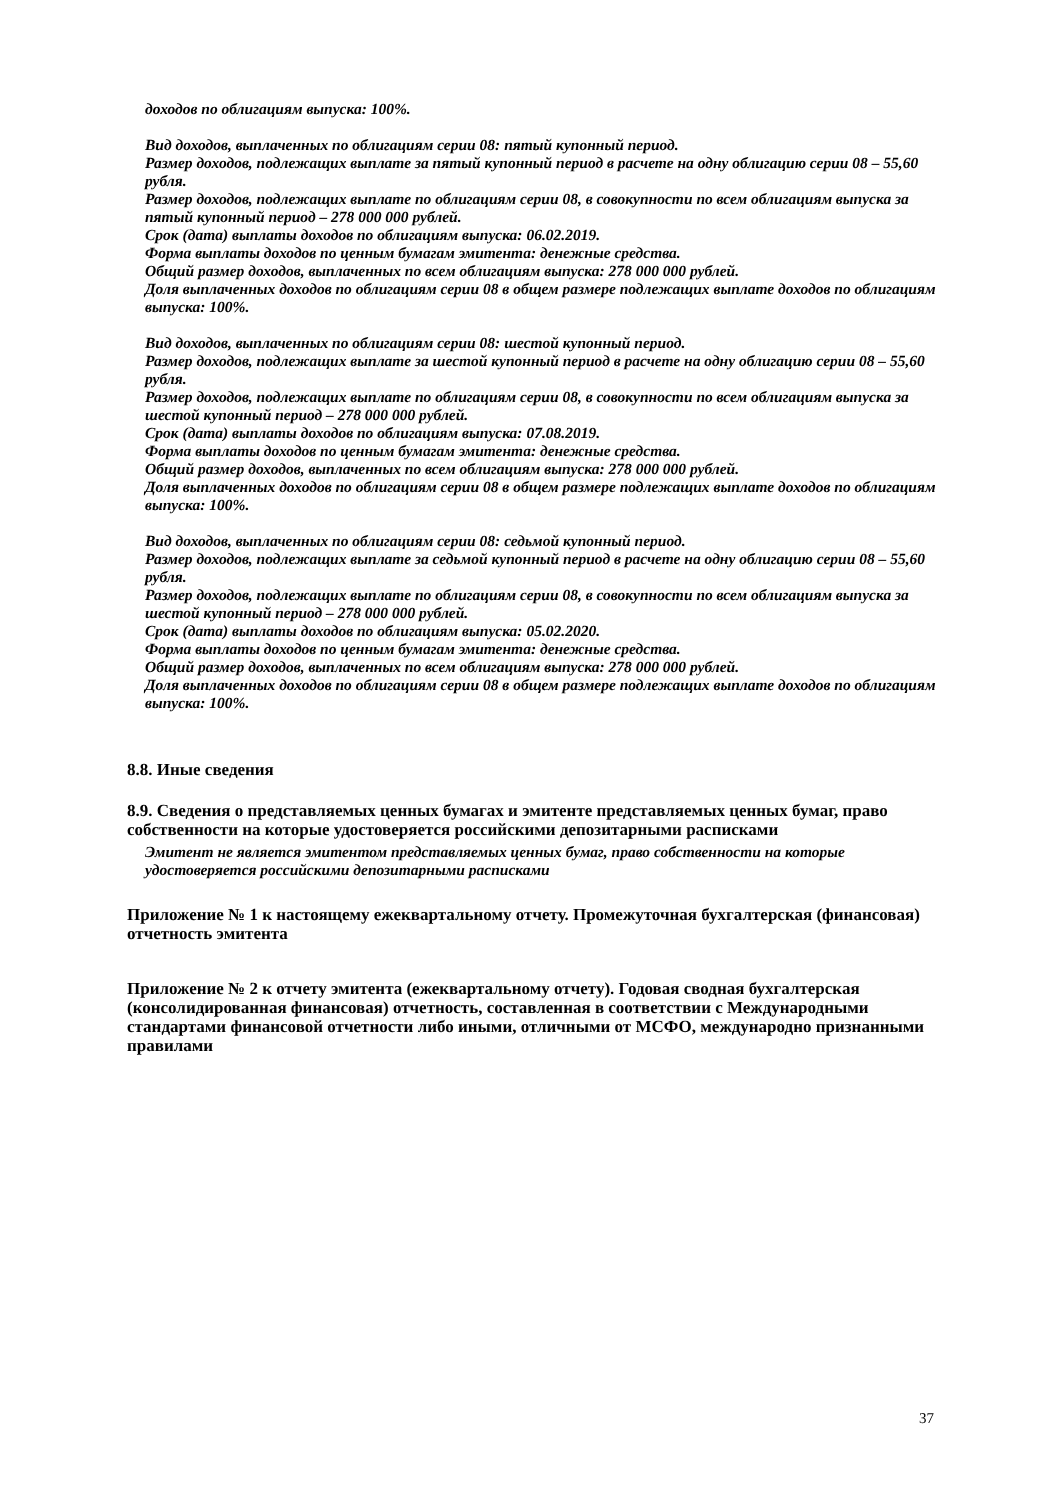доходов по облигациям выпуска: 100%.
Вид доходов, выплаченных по облигациям серии 08: пятый купонный период.
Размер доходов, подлежащих выплате за пятый купонный период в расчете на одну облигацию серии 08 – 55,60 рубля.
Размер доходов, подлежащих выплате по облигациям серии 08, в совокупности по всем облигациям выпуска за пятый купонный период – 278 000 000 рублей.
Срок (дата) выплаты доходов по облигациям выпуска: 06.02.2019.
Форма выплаты доходов по ценным бумагам эмитента: денежные средства.
Общий размер доходов, выплаченных по всем облигациям выпуска: 278 000 000 рублей.
Доля выплаченных доходов по облигациям серии 08 в общем размере подлежащих выплате доходов по облигациям выпуска: 100%.
Вид доходов, выплаченных по облигациям серии 08: шестой купонный период.
Размер доходов, подлежащих выплате за шестой купонный период в расчете на одну облигацию серии 08 – 55,60 рубля.
Размер доходов, подлежащих выплате по облигациям серии 08, в совокупности по всем облигациям выпуска за шестой купонный период – 278 000 000 рублей.
Срок (дата) выплаты доходов по облигациям выпуска: 07.08.2019.
Форма выплаты доходов по ценным бумагам эмитента: денежные средства.
Общий размер доходов, выплаченных по всем облигациям выпуска: 278 000 000 рублей.
Доля выплаченных доходов по облигациям серии 08 в общем размере подлежащих выплате доходов по облигациям выпуска: 100%.
Вид доходов, выплаченных по облигациям серии 08: седьмой купонный период.
Размер доходов, подлежащих выплате за седьмой купонный период в расчете на одну облигацию серии 08 – 55,60 рубля.
Размер доходов, подлежащих выплате по облигациям серии 08, в совокупности по всем облигациям выпуска за шестой купонный период – 278 000 000 рублей.
Срок (дата) выплаты доходов по облигациям выпуска: 05.02.2020.
Форма выплаты доходов по ценным бумагам эмитента: денежные средства.
Общий размер доходов, выплаченных по всем облигациям выпуска: 278 000 000 рублей.
Доля выплаченных доходов по облигациям серии 08 в общем размере подлежащих выплате доходов по облигациям выпуска: 100%.
8.8. Иные сведения
8.9. Сведения о представляемых ценных бумагах и эмитенте представляемых ценных бумаг, право собственности на которые удостоверяется российскими депозитарными расписками
Эмитент не является эмитентом представляемых ценных бумаг, право собственности на которые удостоверяется российскими депозитарными расписками
Приложение № 1 к настоящему ежеквартальному отчету. Промежуточная бухгалтерская (финансовая) отчетность эмитента
Приложение № 2 к отчету эмитента (ежеквартальному отчету). Годовая сводная бухгалтерская (консолидированная финансовая) отчетность, составленная в соответствии с Международными стандартами финансовой отчетности либо иными, отличными от МСФО, международно признанными правилами
37